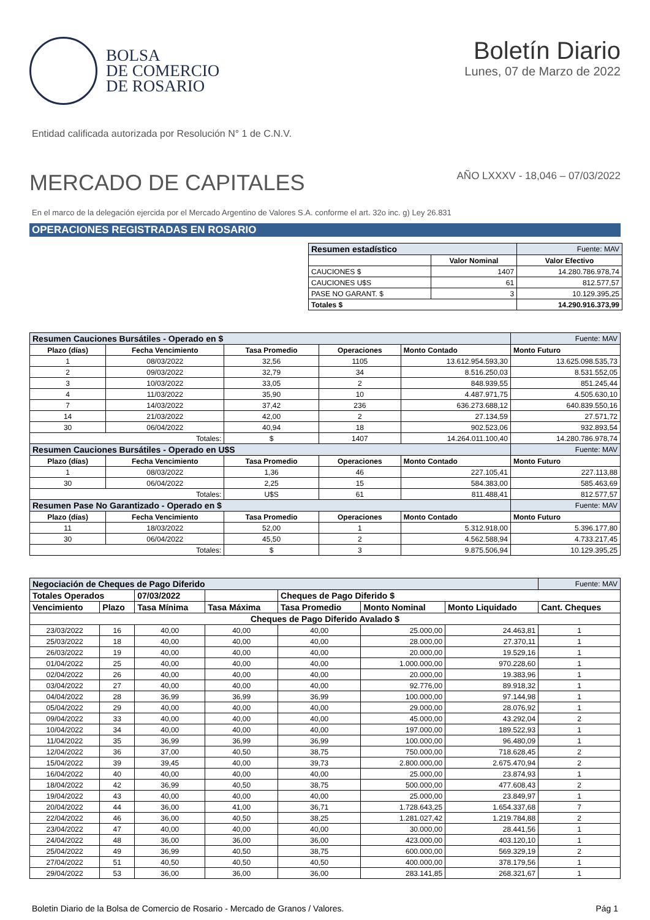BOLSA
DE COMERCIO
DE ROSARIO
Boletín Diario
Lunes, 07 de Marzo de 2022
Entidad calificada autorizada por Resolución N° 1 de C.N.V.
MERCADO DE CAPITALES
AÑO LXXXV - 18,046 – 07/03/2022
En el marco de la delegación ejercida por el Mercado Argentino de Valores S.A. conforme el art. 32o inc. g) Ley 26.831
OPERACIONES REGISTRADAS EN ROSARIO
| Resumen estadístico | | Fuente: MAV |
| | Valor Nominal | Valor Efectivo |
| CAUCIONES $ | 1407 | 14.280.786.978,74 |
| CAUCIONES U$S | 61 | 812.577,57 |
| PASE NO GARANT. $ | 3 | 10.129.395,25 |
| Totales $ | | 14.290.916.373,99 |
| Resumen Cauciones Bursátiles - Operado en $ | | | | | Fuente: MAV |
| Plazo (días) | Fecha Vencimiento | Tasa Promedio | Operaciones | Monto Contado | Monto Futuro |
| 1 | 08/03/2022 | 32,56 | 1105 | 13.612.954.593,30 | 13.625.098.535,73 |
| 2 | 09/03/2022 | 32,79 | 34 | 8.516.250,03 | 8.531.552,05 |
| 3 | 10/03/2022 | 33,05 | 2 | 848.939,55 | 851.245,44 |
| 4 | 11/03/2022 | 35,90 | 10 | 4.487.971,75 | 4.505.630,10 |
| 7 | 14/03/2022 | 37,42 | 236 | 636.273.688,12 | 640.839.550,16 |
| 14 | 21/03/2022 | 42,00 | 2 | 27.134,59 | 27.571,72 |
| 30 | 06/04/2022 | 40,94 | 18 | 902.523,06 | 932.893,54 |
| Totales: | | $ | 1407 | 14.264.011.100,40 | 14.280.786.978,74 |
| Resumen Cauciones Bursátiles - Operado en U$S | | | | | Fuente: MAV |
| Plazo (días) | Fecha Vencimiento | Tasa Promedio | Operaciones | Monto Contado | Monto Futuro |
| 1 | 08/03/2022 | 1,36 | 46 | 227.105,41 | 227.113,88 |
| 30 | 06/04/2022 | 2,25 | 15 | 584.383,00 | 585.463,69 |
| Totales: | | U$S | 61 | 811.488,41 | 812.577,57 |
| Resumen Pase No Garantizado - Operado en $ | | | | | Fuente: MAV |
| Plazo (días) | Fecha Vencimiento | Tasa Promedio | Operaciones | Monto Contado | Monto Futuro |
| 11 | 18/03/2022 | 52,00 | 1 | 5.312.918,00 | 5.396.177,80 |
| 30 | 06/04/2022 | 45,50 | 2 | 4.562.588,94 | 4.733.217,45 |
| Totales: | | $ | 3 | 9.875.506,94 | 10.129.395,25 |
| Negociación de Cheques de Pago Diferido | | | | | | | Fuente: MAV |
| Totales Operados | | 07/03/2022 | | Cheques de Pago Diferido $ | | | |
| Vencimiento | Plazo | Tasa Mínima | Tasa Máxima | Tasa Promedio | Monto Nominal | Monto Liquidado | Cant. Cheques |
| Cheques de Pago Diferido Avalado $ | | | | | | | |
| 23/03/2022 | 16 | 40,00 | 40,00 | 40,00 | 25.000,00 | 24.463,81 | 1 |
| 25/03/2022 | 18 | 40,00 | 40,00 | 40,00 | 28.000,00 | 27.370,11 | 1 |
| 26/03/2022 | 19 | 40,00 | 40,00 | 40,00 | 20.000,00 | 19.529,16 | 1 |
| 01/04/2022 | 25 | 40,00 | 40,00 | 40,00 | 1.000.000,00 | 970.228,60 | 1 |
| 02/04/2022 | 26 | 40,00 | 40,00 | 40,00 | 20.000,00 | 19.383,96 | 1 |
| 03/04/2022 | 27 | 40,00 | 40,00 | 40,00 | 92.776,00 | 89.918,32 | 1 |
| 04/04/2022 | 28 | 36,99 | 36,99 | 36,99 | 100.000,00 | 97.144,98 | 1 |
| 05/04/2022 | 29 | 40,00 | 40,00 | 40,00 | 29.000,00 | 28.076,92 | 1 |
| 09/04/2022 | 33 | 40,00 | 40,00 | 40,00 | 45.000,00 | 43.292,04 | 2 |
| 10/04/2022 | 34 | 40,00 | 40,00 | 40,00 | 197.000,00 | 189.522,93 | 1 |
| 11/04/2022 | 35 | 36,99 | 36,99 | 36,99 | 100.000,00 | 96.480,09 | 1 |
| 12/04/2022 | 36 | 37,00 | 40,50 | 38,75 | 750.000,00 | 718.628,45 | 2 |
| 15/04/2022 | 39 | 39,45 | 40,00 | 39,73 | 2.800.000,00 | 2.675.470,94 | 2 |
| 16/04/2022 | 40 | 40,00 | 40,00 | 40,00 | 25.000,00 | 23.874,93 | 1 |
| 18/04/2022 | 42 | 36,99 | 40,50 | 38,75 | 500.000,00 | 477.608,43 | 2 |
| 19/04/2022 | 43 | 40,00 | 40,00 | 40,00 | 25.000,00 | 23.849,97 | 1 |
| 20/04/2022 | 44 | 36,00 | 41,00 | 36,71 | 1.728.643,25 | 1.654.337,68 | 7 |
| 22/04/2022 | 46 | 36,00 | 40,50 | 38,25 | 1.281.027,42 | 1.219.784,88 | 2 |
| 23/04/2022 | 47 | 40,00 | 40,00 | 40,00 | 30.000,00 | 28.441,56 | 1 |
| 24/04/2022 | 48 | 36,00 | 36,00 | 36,00 | 423.000,00 | 403.120,10 | 1 |
| 25/04/2022 | 49 | 36,99 | 40,50 | 38,75 | 600.000,00 | 569.329,19 | 2 |
| 27/04/2022 | 51 | 40,50 | 40,50 | 40,50 | 400.000,00 | 378.179,56 | 1 |
| 29/04/2022 | 53 | 36,00 | 36,00 | 36,00 | 283.141,85 | 268.321,67 | 1 |
Boletin Diario de la Bolsa de Comercio de Rosario - Mercado de Granos / Valores. Pág 1